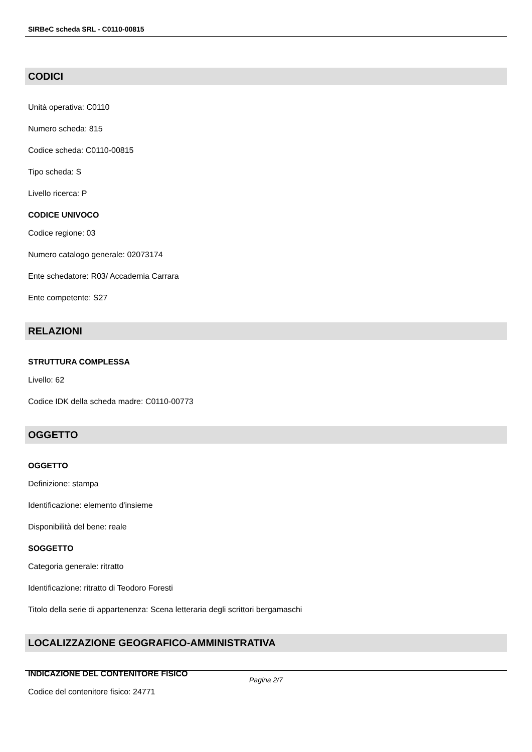SIRBeC scheda SRL - C0110-00815
CODICI
Unità operativa: C0110
Numero scheda: 815
Codice scheda: C0110-00815
Tipo scheda: S
Livello ricerca: P
CODICE UNIVOCO
Codice regione: 03
Numero catalogo generale: 02073174
Ente schedatore: R03/ Accademia Carrara
Ente competente: S27
RELAZIONI
STRUTTURA COMPLESSA
Livello: 62
Codice IDK della scheda madre: C0110-00773
OGGETTO
OGGETTO
Definizione: stampa
Identificazione: elemento d'insieme
Disponibilità del bene: reale
SOGGETTO
Categoria generale: ritratto
Identificazione: ritratto di Teodoro Foresti
Titolo della serie di appartenenza: Scena letteraria degli scrittori bergamaschi
LOCALIZZAZIONE GEOGRAFICO-AMMINISTRATIVA
INDICAZIONE DEL CONTENITORE FISICO
Codice del contenitore fisico: 24771
Pagina 2/7